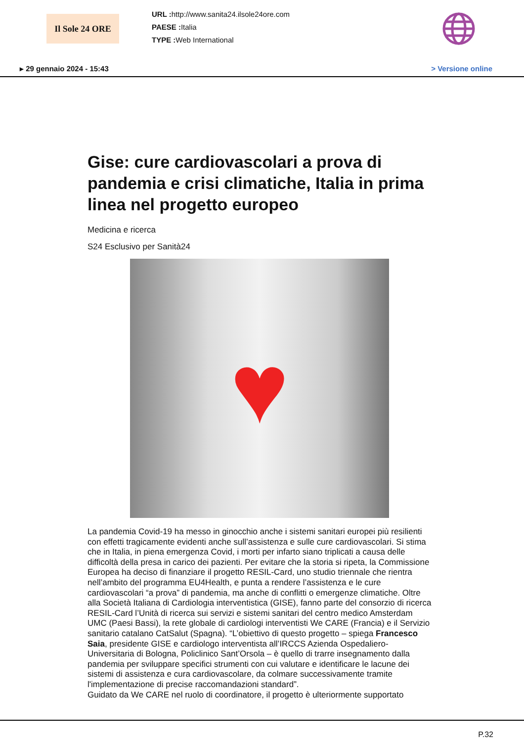Il Sole 24 ORE
URL : http://www.sanita24.ilsole24ore.com
PAESE : Italia
TYPE : Web International
▸ 29 gennaio 2024 - 15:43 > Versione online
Gise: cure cardiovascolari a prova di pandemia e crisi climatiche, Italia in prima linea nel progetto europeo
Medicina e ricerca
S24 Esclusivo per Sanità24
♥
La pandemia Covid-19 ha messo in ginocchio anche i sistemi sanitari europei più resilienti con effetti tragicamente evidenti anche sull’assistenza e sulle cure cardiovascolari. Si stima che in Italia, in piena emergenza Covid, i morti per infarto siano triplicati a causa delle difficoltà della presa in carico dei pazienti. Per evitare che la storia si ripeta, la Commissione Europea ha deciso di finanziare il progetto RESIL-Card, uno studio triennale che rientra nell’ambito del programma EU4Health, e punta a rendere l’assistenza e le cure cardiovascolari “a prova” di pandemia, ma anche di conflitti o emergenze climatiche. Oltre alla Società Italiana di Cardiologia interventistica (GISE), fanno parte del consorzio di ricerca RESIL-Card l’Unità di ricerca sui servizi e sistemi sanitari del centro medico Amsterdam UMC (Paesi Bassi), la rete globale di cardiologi interventisti We CARE (Francia) e il Servizio sanitario catalano CatSalut (Spagna). “L’obiettivo di questo progetto – spiega Francesco Saia, presidente GISE e cardiologo interventista all’IRCCS Azienda Ospedaliero-Universitaria di Bologna, Policlinico Sant’Orsola – è quello di trarre insegnamento dalla pandemia per sviluppare specifici strumenti con cui valutare e identificare le lacune dei sistemi di assistenza e cura cardiovascolare, da colmare successivamente tramite l'implementazione di precise raccomandazioni standard”.
Guidato da We CARE nel ruolo di coordinatore, il progetto è ulteriormente supportato
P.32